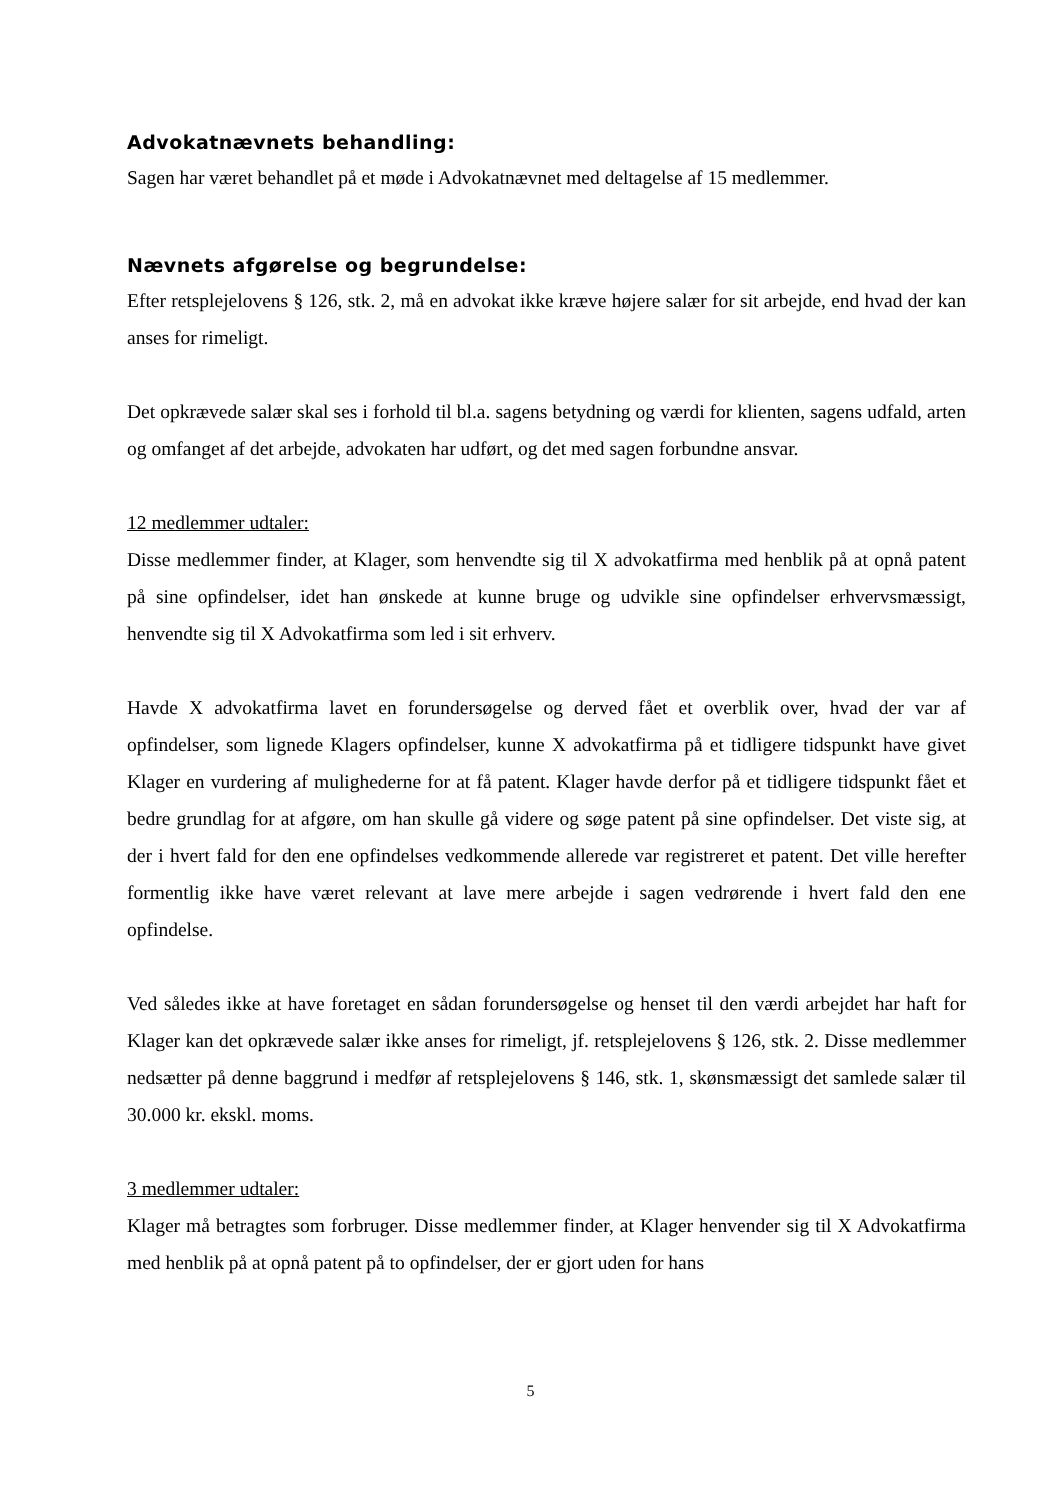Advokatnævnets behandling:
Sagen har været behandlet på et møde i Advokatnævnet med deltagelse af 15 medlemmer.
Nævnets afgørelse og begrundelse:
Efter retsplejelovens § 126, stk. 2, må en advokat ikke kræve højere salær for sit arbejde, end hvad der kan anses for rimeligt.
Det opkrævede salær skal ses i forhold til bl.a. sagens betydning og værdi for klienten, sagens udfald, arten og omfanget af det arbejde, advokaten har udført, og det med sagen forbundne ansvar.
12 medlemmer udtaler:
Disse medlemmer finder, at Klager, som henvendte sig til X advokatfirma med henblik på at opnå patent på sine opfindelser, idet han ønskede at kunne bruge og udvikle sine opfindelser erhvervsmæssigt, henvendte sig til X Advokatfirma som led i sit erhverv.
Havde X advokatfirma lavet en forundersøgelse og derved fået et overblik over, hvad der var af opfindelser, som lignede Klagers opfindelser, kunne X advokatfirma på et tidligere tidspunkt have givet Klager en vurdering af mulighederne for at få patent. Klager havde derfor på et tidligere tidspunkt fået et bedre grundlag for at afgøre, om han skulle gå videre og søge patent på sine opfindelser. Det viste sig, at der i hvert fald for den ene opfindelses vedkommende allerede var registreret et patent. Det ville herefter formentlig ikke have været relevant at lave mere arbejde i sagen vedrørende i hvert fald den ene opfindelse.
Ved således ikke at have foretaget en sådan forundersøgelse og henset til den værdi arbejdet har haft for Klager kan det opkrævede salær ikke anses for rimeligt, jf. retsplejelovens § 126, stk. 2. Disse medlemmer nedsætter på denne baggrund i medfør af retsplejelovens § 146, stk. 1, skønsmæssigt det samlede salær til 30.000 kr. ekskl. moms.
3 medlemmer udtaler:
Klager må betragtes som forbruger. Disse medlemmer finder, at Klager henvender sig til X Advokatfirma med henblik på at opnå patent på to opfindelser, der er gjort uden for hans
5